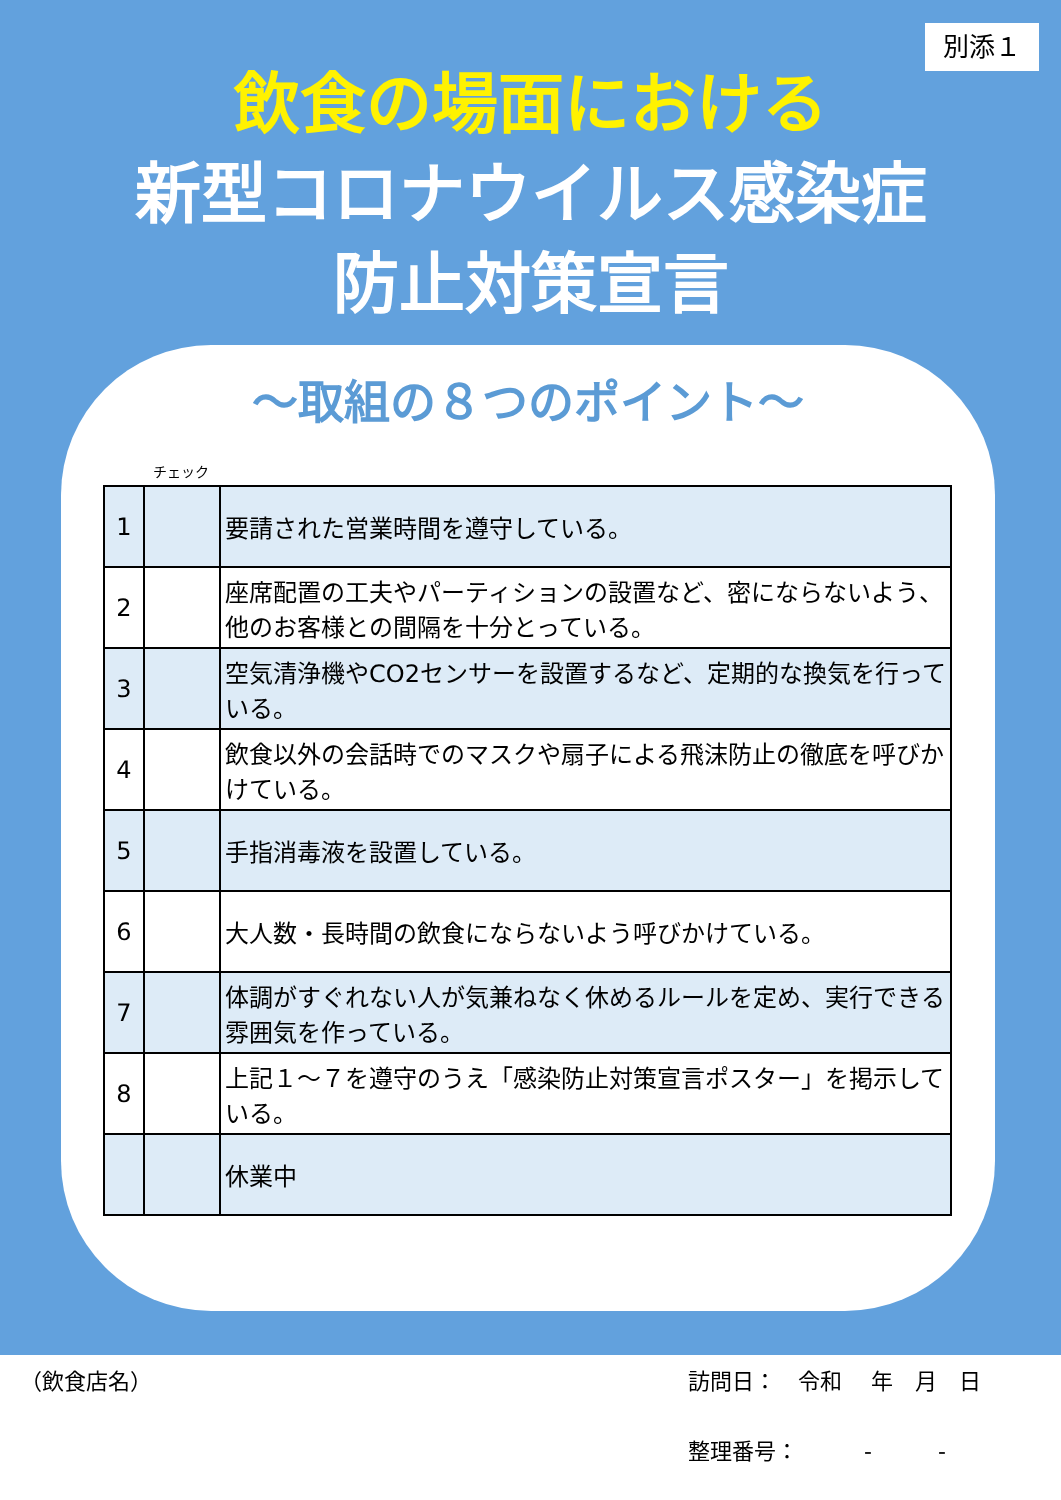別添１
飲食の場面における
新型コロナウイルス感染症
防止対策宣言
～取組の８つのポイント～
チェック
| 1 | | 要請された営業時間を遵守している。 |
| 2 | | 座席配置の工夫やパーティションの設置など、密にならないよう、他のお客様との間隔を十分とっている。 |
| 3 | | 空気清浄機やCO2センサーを設置するなど、定期的な換気を行っている。 |
| 4 | | 飲食以外の会話時でのマスクや扇子による飛沫防止の徹底を呼びかけている。 |
| 5 | | 手指消毒液を設置している。 |
| 6 | | 大人数・長時間の飲食にならないよう呼びかけている。 |
| 7 | | 体調がすぐれない人が気兼ねなく休めるルールを定め、実行できる雰囲気を作っている。 |
| 8 | | 上記１～７を遵守のうえ「感染防止対策宣言ポスター」を掲示している。 |
| | | 休業中 |
（飲食店名） 訪問日：　令和　 年　月　日
整理番号：　　　-　　　-